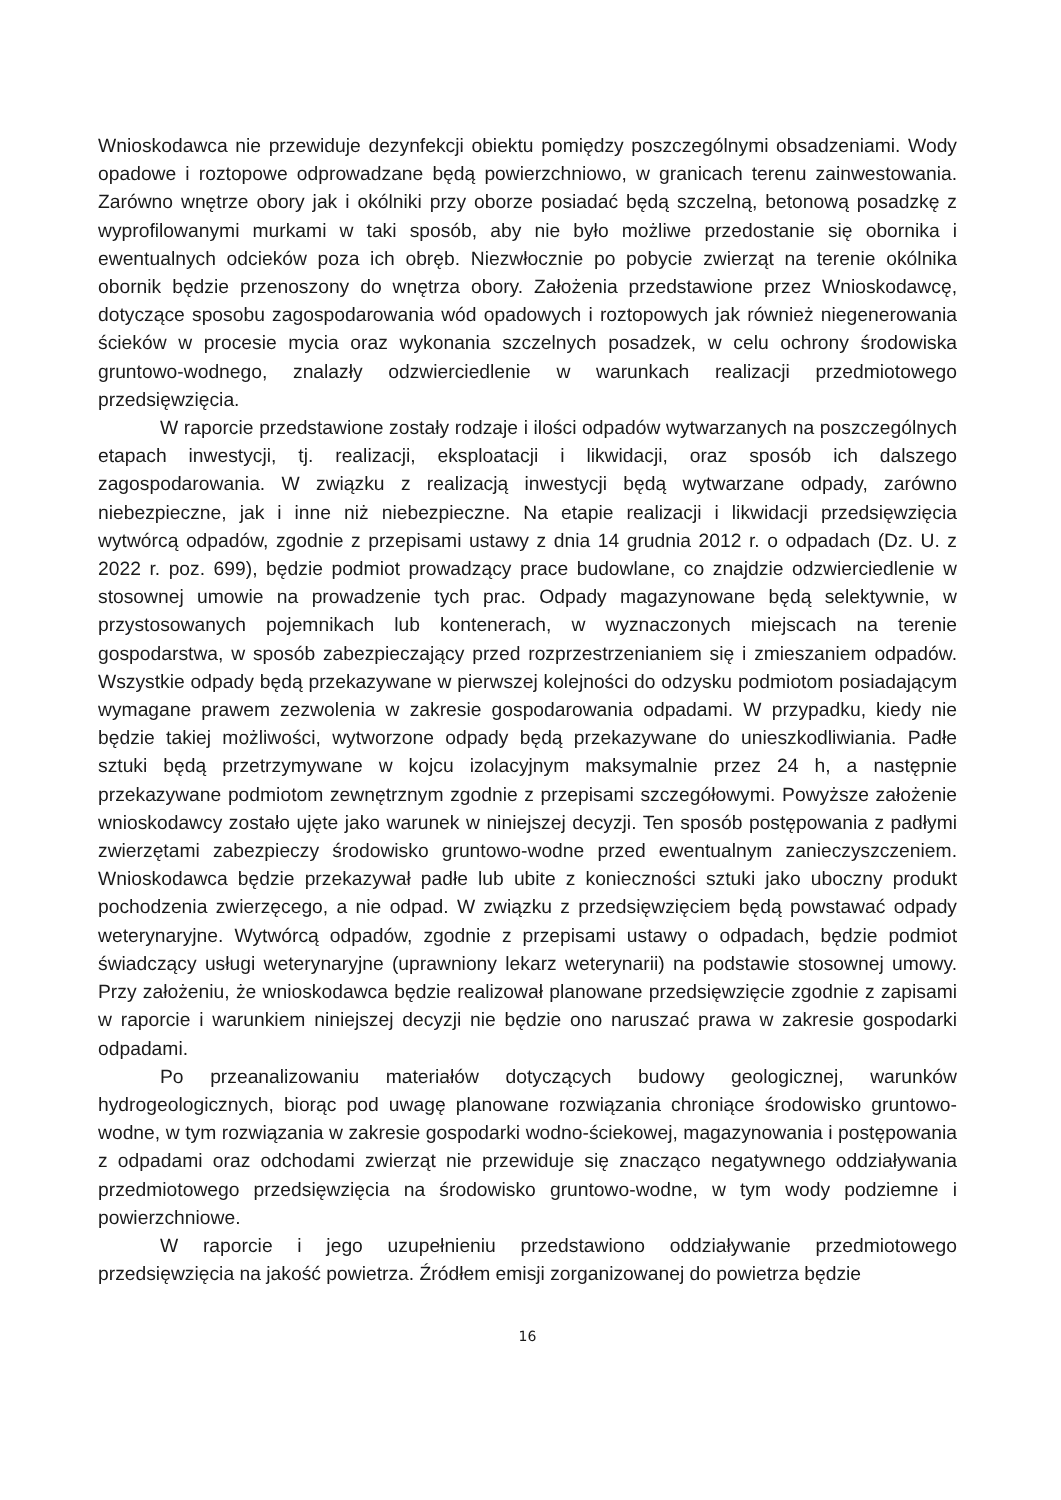Wnioskodawca nie przewiduje dezynfekcji obiektu pomiędzy poszczególnymi obsadzeniami. Wody opadowe i roztopowe odprowadzane będą powierzchniowo, w granicach terenu zainwestowania. Zarówno wnętrze obory jak i okólniki przy oborze posiadać będą szczelną, betonową posadzkę z wyprofilowanymi murkami w taki sposób, aby nie było możliwe przedostanie się obornika i ewentualnych odcieków poza ich obręb. Niezwłocznie po pobycie zwierząt na terenie okólnika obornik będzie przenoszony do wnętrza obory. Założenia przedstawione przez Wnioskodawcę, dotyczące sposobu zagospodarowania wód opadowych i roztopowych jak również niegenerowania ścieków w procesie mycia oraz wykonania szczelnych posadzek, w celu ochrony środowiska gruntowo-wodnego, znalazły odzwierciedlenie w warunkach realizacji przedmiotowego przedsięwzięcia.
W raporcie przedstawione zostały rodzaje i ilości odpadów wytwarzanych na poszczególnych etapach inwestycji, tj. realizacji, eksploatacji i likwidacji, oraz sposób ich dalszego zagospodarowania. W związku z realizacją inwestycji będą wytwarzane odpady, zarówno niebezpieczne, jak i inne niż niebezpieczne. Na etapie realizacji i likwidacji przedsięwzięcia wytwórcą odpadów, zgodnie z przepisami ustawy z dnia 14 grudnia 2012 r. o odpadach (Dz. U. z 2022 r. poz. 699), będzie podmiot prowadzący prace budowlane, co znajdzie odzwierciedlenie w stosownej umowie na prowadzenie tych prac. Odpady magazynowane będą selektywnie, w przystosowanych pojemnikach lub kontenerach, w wyznaczonych miejscach na terenie gospodarstwa, w sposób zabezpieczający przed rozprzestrzenianiem się i zmieszaniem odpadów. Wszystkie odpady będą przekazywane w pierwszej kolejności do odzysku podmiotom posiadającym wymagane prawem zezwolenia w zakresie gospodarowania odpadami. W przypadku, kiedy nie będzie takiej możliwości, wytworzone odpady będą przekazywane do unieszkodliwiania. Padłe sztuki będą przetrzymywane w kojcu izolacyjnym maksymalnie przez 24 h, a następnie przekazywane podmiotom zewnętrznym zgodnie z przepisami szczegółowymi. Powyższe założenie wnioskodawcy zostało ujęte jako warunek w niniejszej decyzji. Ten sposób postępowania z padłymi zwierzętami zabezpieczy środowisko gruntowo-wodne przed ewentualnym zanieczyszczeniem. Wnioskodawca będzie przekazywał padłe lub ubite z konieczności sztuki jako uboczny produkt pochodzenia zwierzęcego, a nie odpad. W związku z przedsięwzięciem będą powstawać odpady weterynaryjne. Wytwórcą odpadów, zgodnie z przepisami ustawy o odpadach, będzie podmiot świadczący usługi weterynaryjne (uprawniony lekarz weterynarii) na podstawie stosownej umowy. Przy założeniu, że wnioskodawca będzie realizował planowane przedsięwzięcie zgodnie z zapisami w raporcie i warunkiem niniejszej decyzji nie będzie ono naruszać prawa w zakresie gospodarki odpadami.
Po przeanalizowaniu materiałów dotyczących budowy geologicznej, warunków hydrogeologicznych, biorąc pod uwagę planowane rozwiązania chroniące środowisko gruntowo-wodne, w tym rozwiązania w zakresie gospodarki wodno-ściekowej, magazynowania i postępowania z odpadami oraz odchodami zwierząt nie przewiduje się znacząco negatywnego oddziaływania przedmiotowego przedsięwzięcia na środowisko gruntowo-wodne, w tym wody podziemne i powierzchniowe.
W raporcie i jego uzupełnieniu przedstawiono oddziaływanie przedmiotowego przedsięwzięcia na jakość powietrza. Źródłem emisji zorganizowanej do powietrza będzie
16